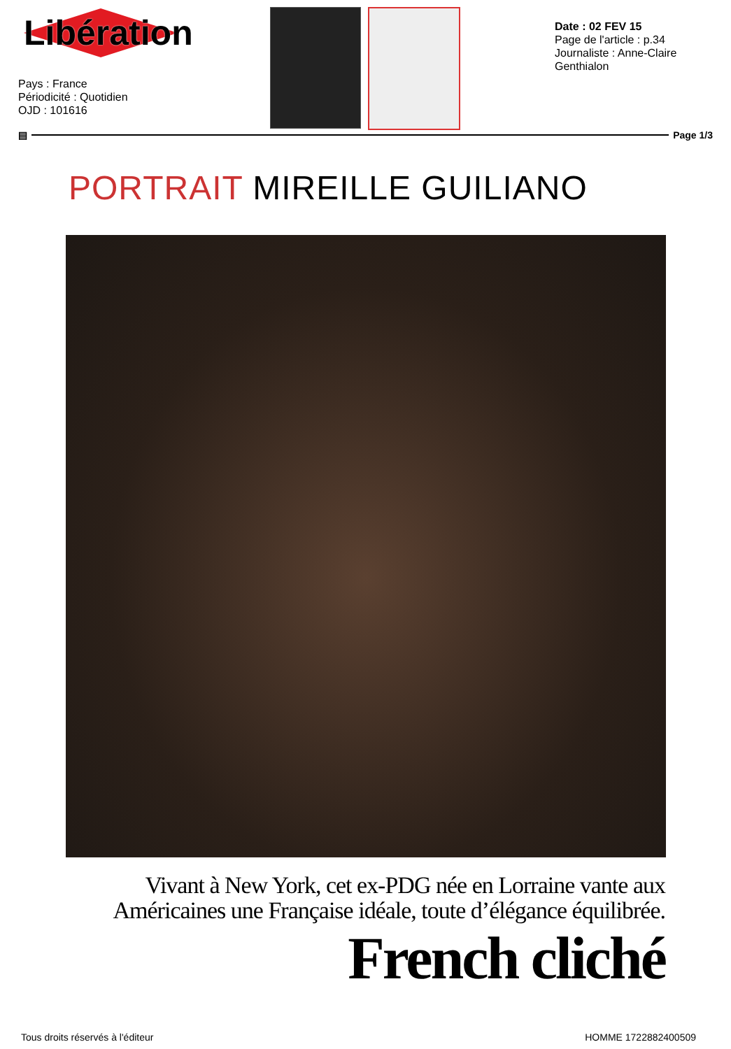Libération
Pays : France
Périodicité : Quotidien
OJD : 101616
Date : 02 FEV 15
Page de l'article : p.34
Journaliste : Anne-Claire Genthialon
▤ Page 1/3
PORTRAIT MIREILLE GUILIANO
Vivant à New York, cet ex-PDG née en Lorraine vante aux
Américaines une Française idéale, toute d’élégance équilibrée.
French cliché
Tous droits réservés à l'éditeur HOMME 1722882400509